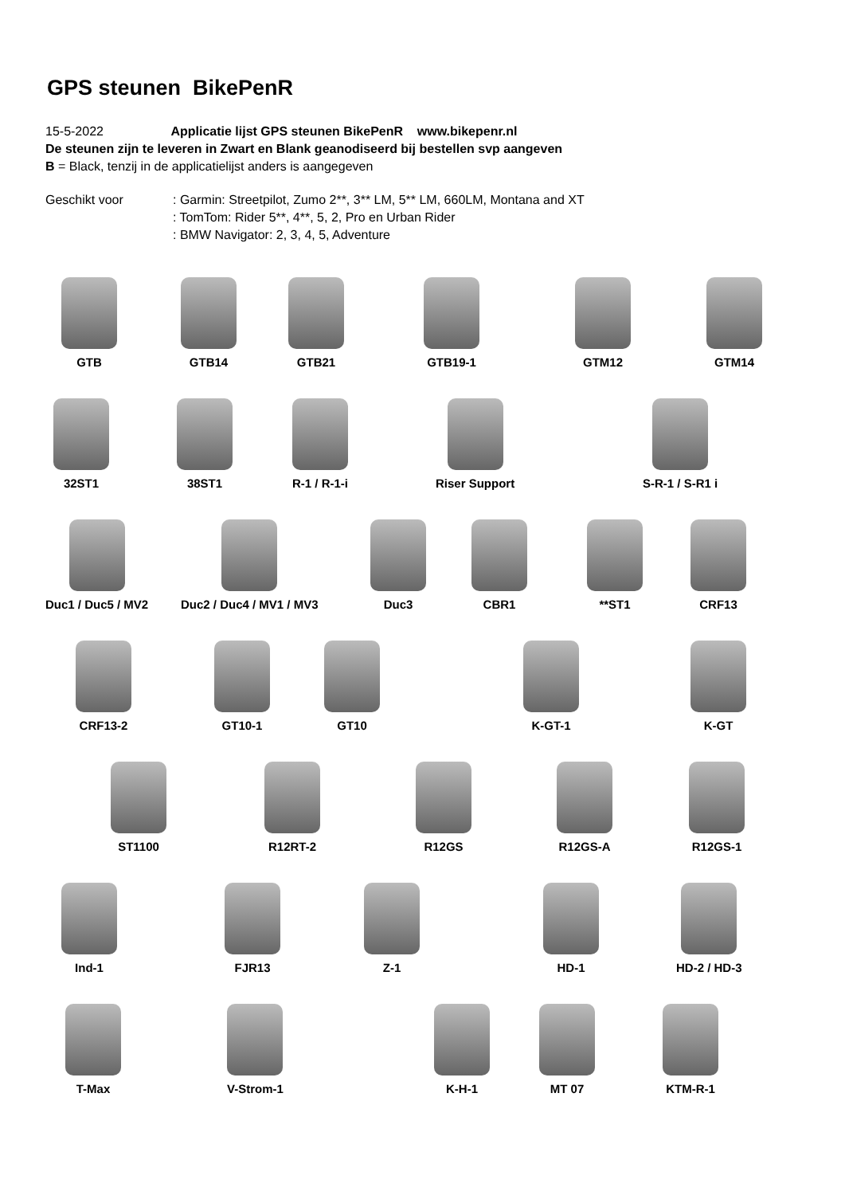GPS steunen BikePenR
15-5-2022 Applicatie lijst GPS steunen BikePenR www.bikepenr.nl
De steunen zijn te leveren in Zwart en Blank geanodiseerd bij bestellen svp aangeven
B = Black, tenzij in de applicatielijst anders is aangegeven
Geschikt voor : Garmin: Streetpilot, Zumo 2**, 3** LM, 5** LM, 660LM, Montana and XT
: TomTom: Rider 5**, 4**, 5, 2, Pro en Urban Rider
: BMW Navigator: 2, 3, 4, 5, Adventure
GTB GTB14 GTB21 GTB19-1 GTM12 GTM14
32ST1 38ST1 R-1 / R-1-i Riser Support S-R-1 / S-R1 i
Duc1 / Duc5 / MV2 Duc2 / Duc4 / MV1 / MV3 Duc3 CBR1 **ST1 CRF13
CRF13-2 GT10-1 GT10 K-GT-1 K-GT
ST1100 R12RT-2 R12GS R12GS-A R12GS-1
Ind-1 FJR13 Z-1 HD-1 HD-2 / HD-3
T-Max V-Strom-1 K-H-1 MT 07 KTM-R-1